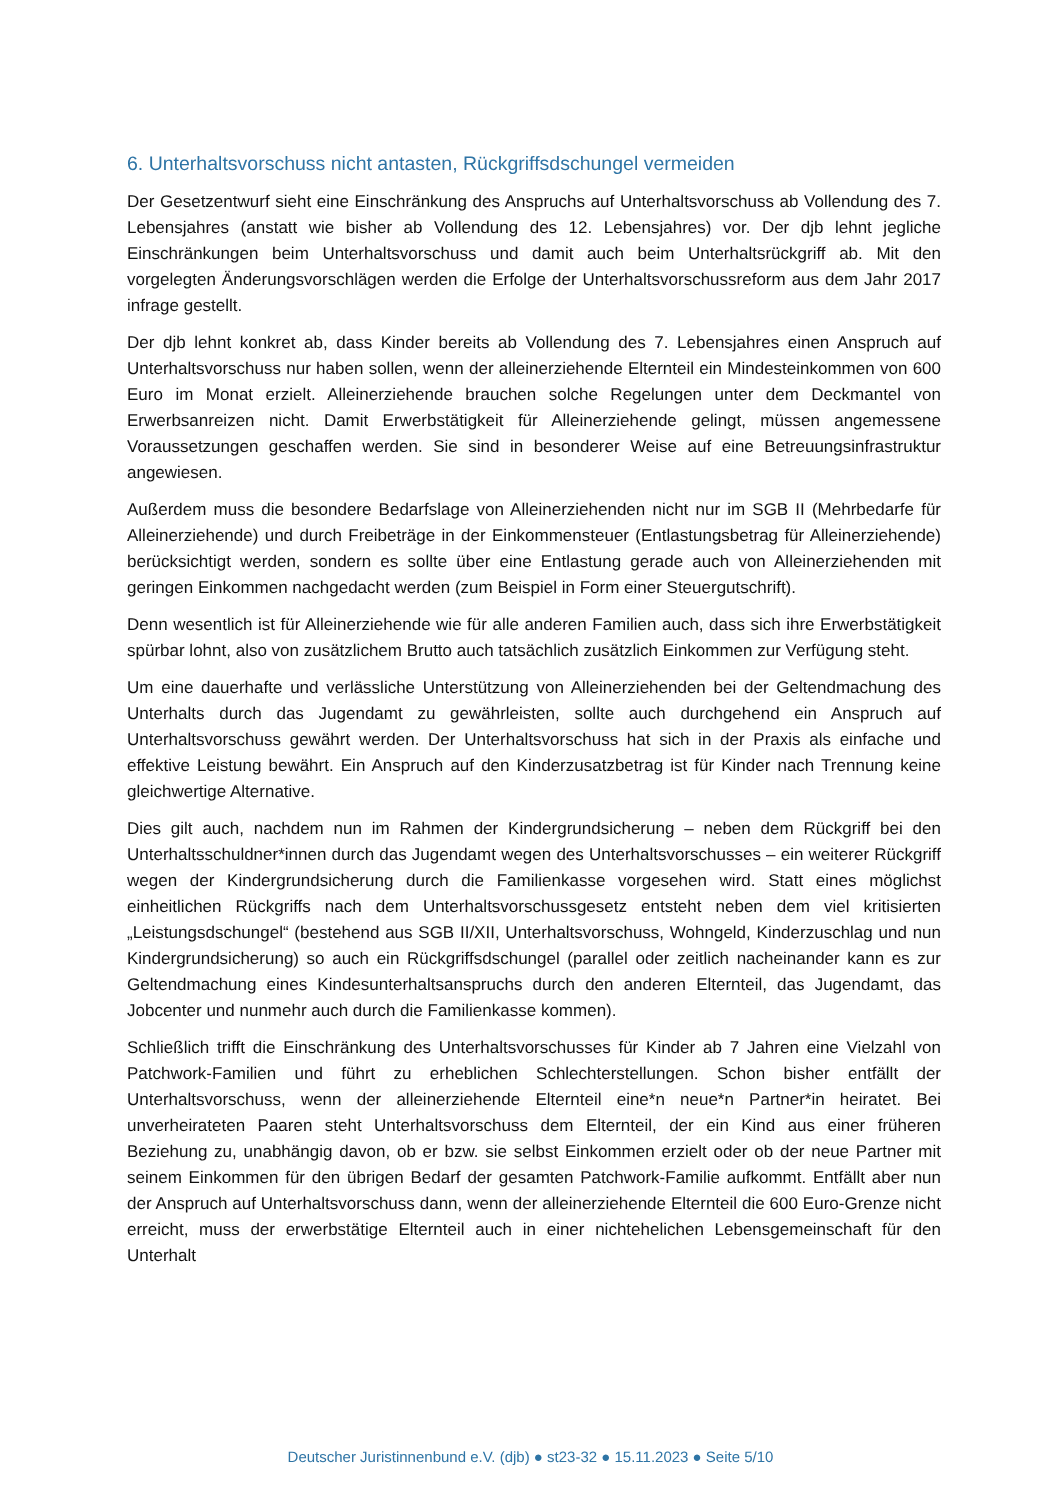6. Unterhaltsvorschuss nicht antasten, Rückgriffsdschungel vermeiden
Der Gesetzentwurf sieht eine Einschränkung des Anspruchs auf Unterhaltsvorschuss ab Vollendung des 7. Lebensjahres (anstatt wie bisher ab Vollendung des 12. Lebensjahres) vor. Der djb lehnt jegliche Einschränkungen beim Unterhaltsvorschuss und damit auch beim Unterhaltsrückgriff ab. Mit den vorgelegten Änderungsvorschlägen werden die Erfolge der Unterhaltsvorschussreform aus dem Jahr 2017 infrage gestellt.
Der djb lehnt konkret ab, dass Kinder bereits ab Vollendung des 7. Lebensjahres einen Anspruch auf Unterhaltsvorschuss nur haben sollen, wenn der alleinerziehende Elternteil ein Mindesteinkommen von 600 Euro im Monat erzielt. Alleinerziehende brauchen solche Regelungen unter dem Deckmantel von Erwerbsanreizen nicht. Damit Erwerbstätigkeit für Alleinerziehende gelingt, müssen angemessene Voraussetzungen geschaffen werden. Sie sind in besonderer Weise auf eine Betreuungsinfrastruktur angewiesen.
Außerdem muss die besondere Bedarfslage von Alleinerziehenden nicht nur im SGB II (Mehrbedarfe für Alleinerziehende) und durch Freibeträge in der Einkommensteuer (Entlastungsbetrag für Alleinerziehende) berücksichtigt werden, sondern es sollte über eine Entlastung gerade auch von Alleinerziehenden mit geringen Einkommen nachgedacht werden (zum Beispiel in Form einer Steuergutschrift).
Denn wesentlich ist für Alleinerziehende wie für alle anderen Familien auch, dass sich ihre Erwerbstätigkeit spürbar lohnt, also von zusätzlichem Brutto auch tatsächlich zusätzlich Einkommen zur Verfügung steht.
Um eine dauerhafte und verlässliche Unterstützung von Alleinerziehenden bei der Geltendmachung des Unterhalts durch das Jugendamt zu gewährleisten, sollte auch durchgehend ein Anspruch auf Unterhaltsvorschuss gewährt werden. Der Unterhaltsvorschuss hat sich in der Praxis als einfache und effektive Leistung bewährt. Ein Anspruch auf den Kinderzusatzbetrag ist für Kinder nach Trennung keine gleichwertige Alternative.
Dies gilt auch, nachdem nun im Rahmen der Kindergrundsicherung – neben dem Rückgriff bei den Unterhaltsschuldner*innen durch das Jugendamt wegen des Unterhaltsvorschusses – ein weiterer Rückgriff wegen der Kindergrundsicherung durch die Familienkasse vorgesehen wird. Statt eines möglichst einheitlichen Rückgriffs nach dem Unterhaltsvorschussgesetz entsteht neben dem viel kritisierten „Leistungsdschungel“ (bestehend aus SGB II/XII, Unterhaltsvorschuss, Wohngeld, Kinderzuschlag und nun Kindergrundsicherung) so auch ein Rückgriffsdschungel (parallel oder zeitlich nacheinander kann es zur Geltendmachung eines Kindesunterhaltsanspruchs durch den anderen Elternteil, das Jugendamt, das Jobcenter und nunmehr auch durch die Familienkasse kommen).
Schließlich trifft die Einschränkung des Unterhaltsvorschusses für Kinder ab 7 Jahren eine Vielzahl von Patchwork-Familien und führt zu erheblichen Schlechterstellungen. Schon bisher entfällt der Unterhaltsvorschuss, wenn der alleinerziehende Elternteil eine*n neue*n Partner*in heiratet. Bei unverheirateten Paaren steht Unterhaltsvorschuss dem Elternteil, der ein Kind aus einer früheren Beziehung zu, unabhängig davon, ob er bzw. sie selbst Einkommen erzielt oder ob der neue Partner mit seinem Einkommen für den übrigen Bedarf der gesamten Patchwork-Familie aufkommt. Entfällt aber nun der Anspruch auf Unterhaltsvorschuss dann, wenn der alleinerziehende Elternteil die 600 Euro-Grenze nicht erreicht, muss der erwerbstätige Elternteil auch in einer nichtehelichen Lebensgemeinschaft für den Unterhalt
Deutscher Juristinnenbund e.V. (djb) ● st23-32 ● 15.11.2023 ● Seite 5/10